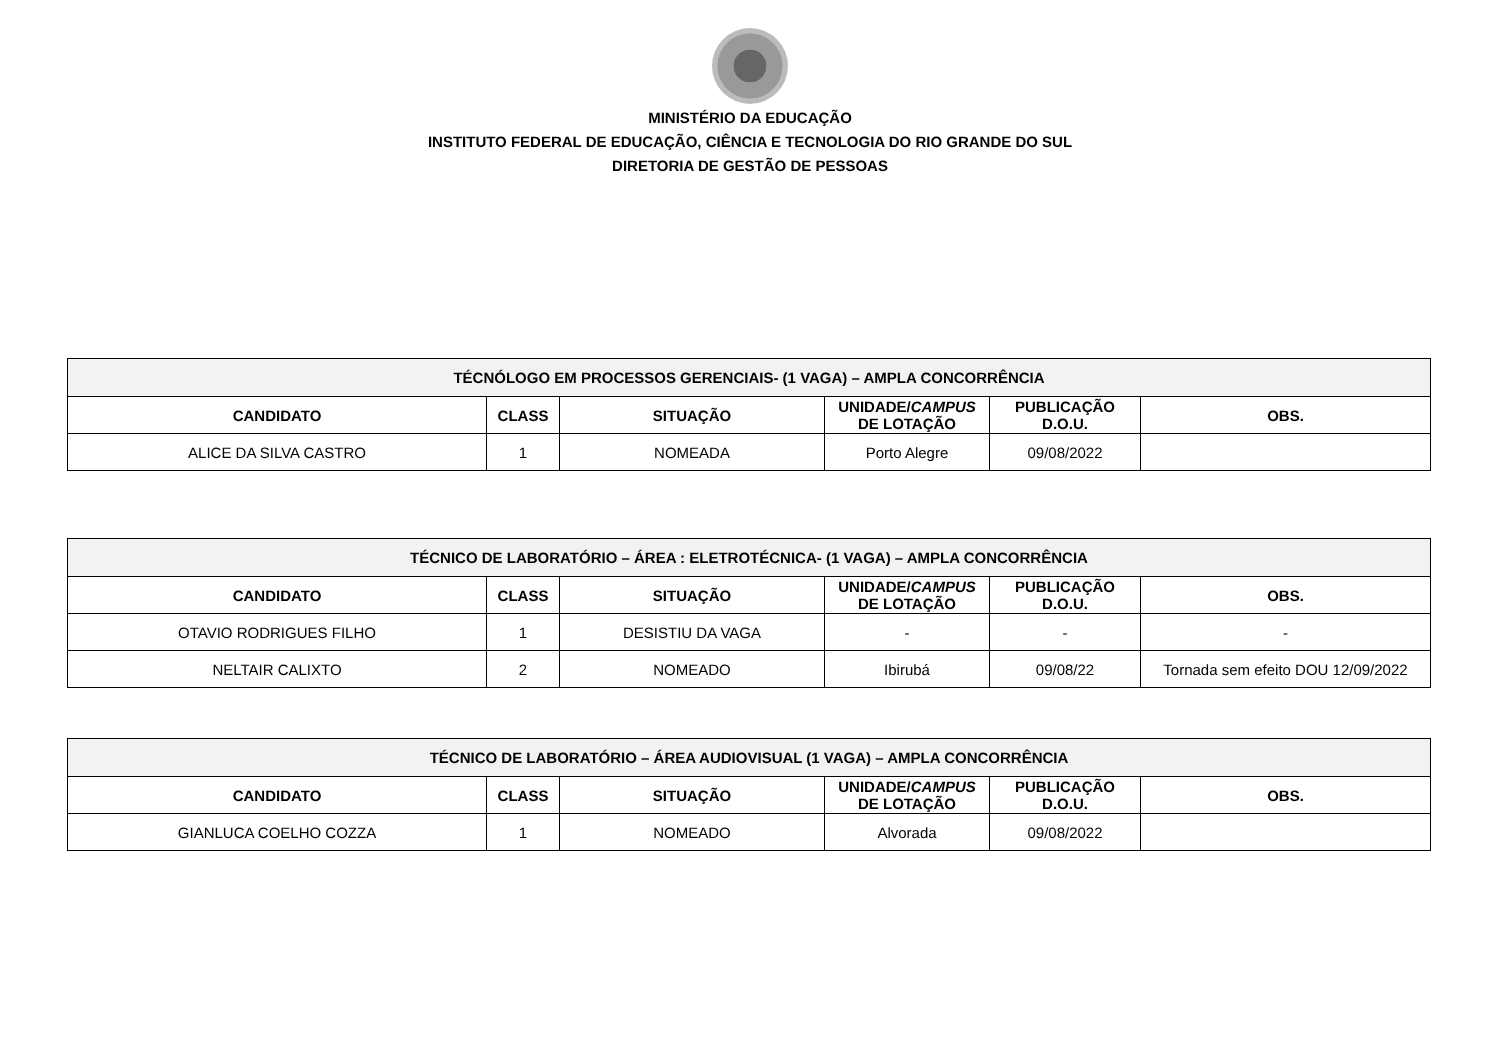MINISTÉRIO DA EDUCAÇÃO
INSTITUTO FEDERAL DE EDUCAÇÃO, CIÊNCIA E TECNOLOGIA DO RIO GRANDE DO SUL
DIRETORIA DE GESTÃO DE PESSOAS
| TÉCNÓLOGO EM PROCESSOS GERENCIAIS- (1 VAGA) – AMPLA CONCORRÊNCIA | | | | | |
| --- | --- | --- | --- | --- | --- |
| CANDIDATO | CLASS | SITUAÇÃO | UNIDADE/ CAMPUS DE LOTAÇÃO | PUBLICAÇÃO D.O.U. | OBS. |
| ALICE DA SILVA CASTRO | 1 | NOMEADA | Porto Alegre | 09/08/2022 | |
| TÉCNICO DE LABORATÓRIO – ÁREA : ELETROTÉCNICA- (1 VAGA) – AMPLA CONCORRÊNCIA | | | | | |
| --- | --- | --- | --- | --- | --- |
| CANDIDATO | CLASS | SITUAÇÃO | UNIDADE/ CAMPUS DE LOTAÇÃO | PUBLICAÇÃO D.O.U. | OBS. |
| OTAVIO RODRIGUES FILHO | 1 | DESISTIU DA VAGA | - | - | - |
| NELTAIR CALIXTO | 2 | NOMEADO | Ibirubá | 09/08/22 | Tornada sem efeito DOU 12/09/2022 |
| TÉCNICO DE LABORATÓRIO – ÁREA AUDIOVISUAL (1 VAGA) – AMPLA CONCORRÊNCIA | | | | | |
| --- | --- | --- | --- | --- | --- |
| CANDIDATO | CLASS | SITUAÇÃO | UNIDADE/ CAMPUS DE LOTAÇÃO | PUBLICAÇÃO D.O.U. | OBS. |
| GIANLUCA COELHO COZZA | 1 | NOMEADO | Alvorada | 09/08/2022 | |